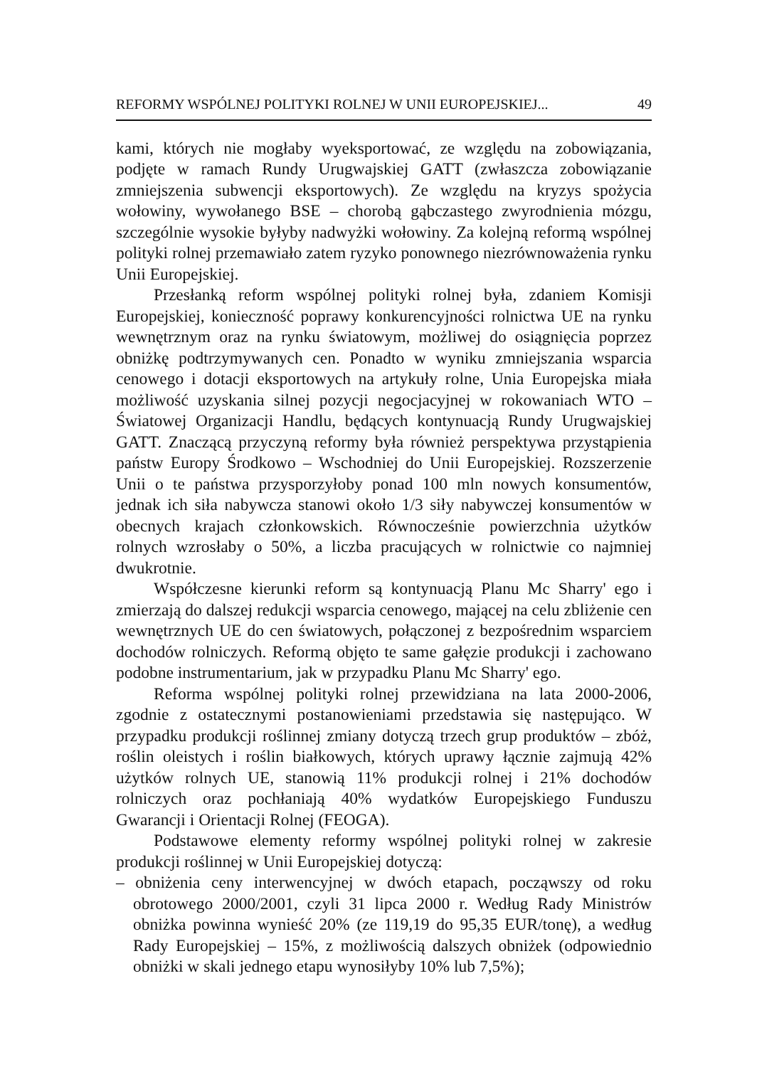REFORMY WSPÓLNEJ POLITYKI ROLNEJ W UNII EUROPEJSKIEJ... 49
kami, których nie mogłaby wyeksportować, ze względu na zobowiązania, podjęte w ramach Rundy Urugwajskiej GATT (zwłaszcza zobowiązanie zmniejszenia subwencji eksportowych). Ze względu na kryzys spożycia wołowiny, wywołanego BSE – chorobą gąbczastego zwyrodnienia mózgu, szczególnie wysokie byłyby nadwyżki wołowiny. Za kolejną reformą wspólnej polityki rolnej przemawiało zatem ryzyko ponownego niezrównoważenia rynku Unii Europejskiej.
Przesłanką reform wspólnej polityki rolnej była, zdaniem Komisji Europejskiej, konieczność poprawy konkurencyjności rolnictwa UE na rynku wewnętrznym oraz na rynku światowym, możliwej do osiągnięcia poprzez obniżkę podtrzymywanych cen. Ponadto w wyniku zmniejszania wsparcia cenowego i dotacji eksportowych na artykuły rolne, Unia Europejska miała możliwość uzyskania silnej pozycji negocjacyjnej w rokowaniach WTO – Światowej Organizacji Handlu, będących kontynuacją Rundy Urugwajskiej GATT. Znaczącą przyczyną reformy była również perspektywa przystąpienia państw Europy Środkowo – Wschodniej do Unii Europejskiej. Rozszerzenie Unii o te państwa przysporzyłoby ponad 100 mln nowych konsumentów, jednak ich siła nabywcza stanowi około 1/3 siły nabywczej konsumentów w obecnych krajach członkowskich. Równocześnie powierzchnia użytków rolnych wzrosłaby o 50%, a liczba pracujących w rolnictwie co najmniej dwukrotnie.
Współczesne kierunki reform są kontynuacją Planu Mc Sharry' ego i zmierzają do dalszej redukcji wsparcia cenowego, mającej na celu zbliżenie cen wewnętrznych UE do cen światowych, połączonej z bezpośrednim wsparciem dochodów rolniczych. Reformą objęto te same gałęzie produkcji i zachowano podobne instrumentarium, jak w przypadku Planu Mc Sharry' ego.
Reforma wspólnej polityki rolnej przewidziana na lata 2000-2006, zgodnie z ostatecznymi postanowieniami przedstawia się następująco. W przypadku produkcji roślinnej zmiany dotyczą trzech grup produktów – zbóż, roślin oleistych i roślin białkowych, których uprawy łącznie zajmują 42% użytków rolnych UE, stanowią 11% produkcji rolnej i 21% dochodów rolniczych oraz pochłaniają 40% wydatków Europejskiego Funduszu Gwarancji i Orientacji Rolnej (FEOGA).
Podstawowe elementy reformy wspólnej polityki rolnej w zakresie produkcji roślinnej w Unii Europejskiej dotyczą:
– obniżenia ceny interwencyjnej w dwóch etapach, począwszy od roku obrotowego 2000/2001, czyli 31 lipca 2000 r. Według Rady Ministrów obniżka powinna wynieść 20% (ze 119,19 do 95,35 EUR/tonę), a według Rady Europejskiej – 15%, z możliwością dalszych obniżek (odpowiednio obniżki w skali jednego etapu wynosiłyby 10% lub 7,5%);